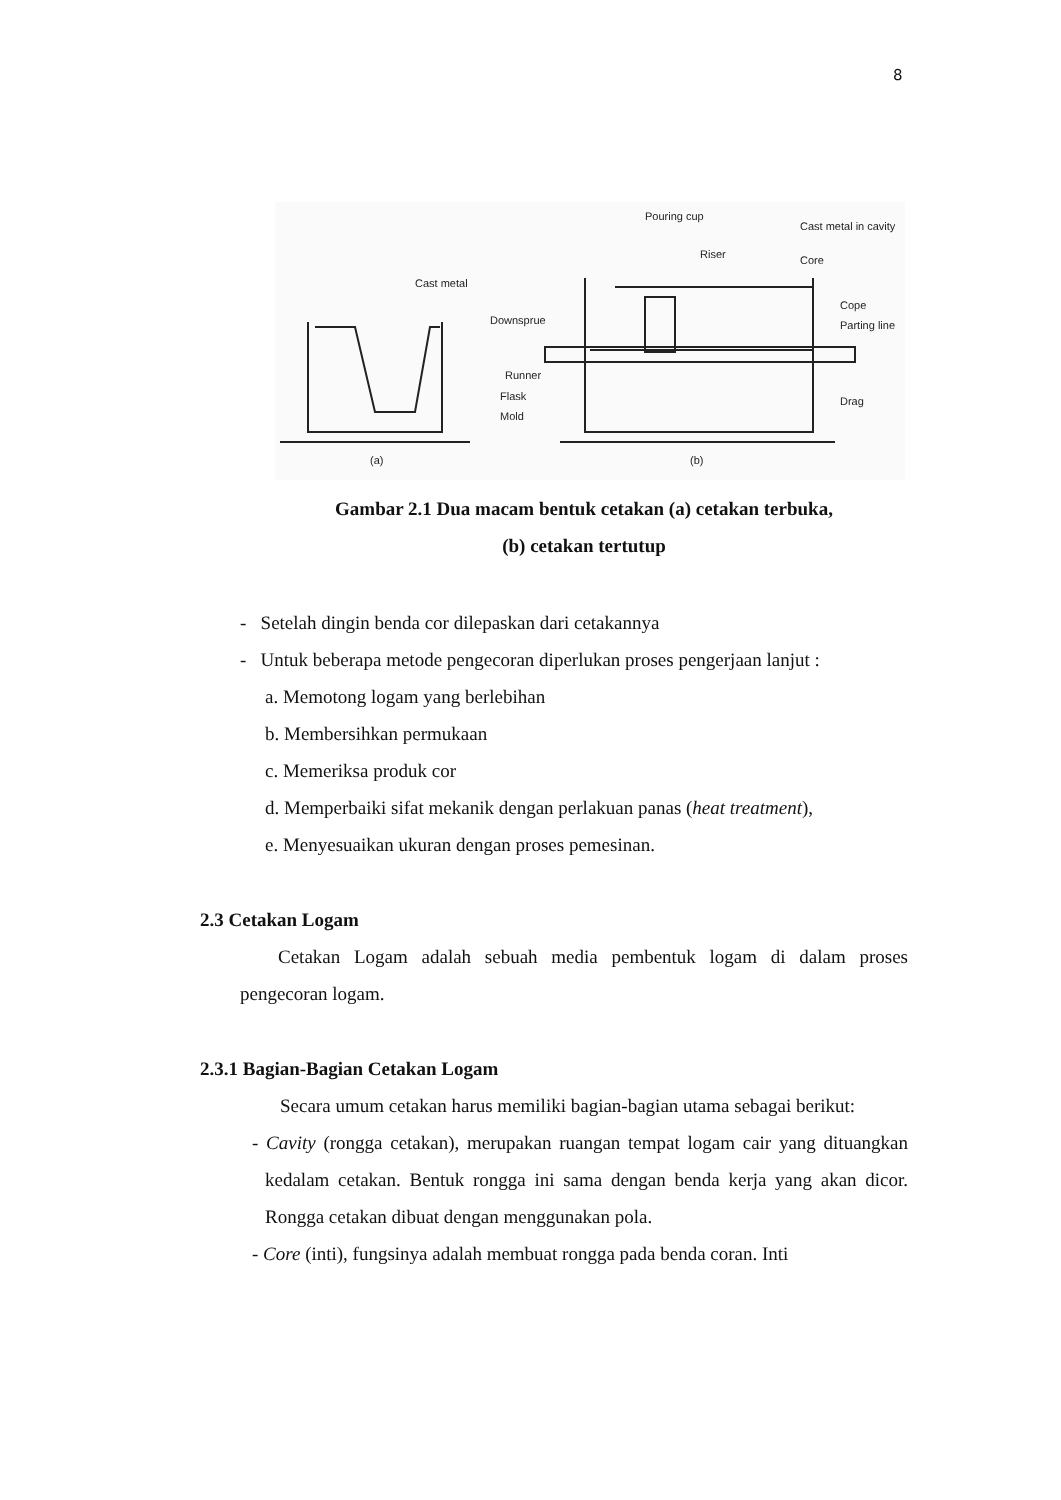8
Cast metal
Downsprue
Runner
Flask
Mold
Pouring cup
Riser
Cast metal in cavity
Core
Cope
Parting line
Drag
(a)
(b)
Gambar 2.1 Dua macam bentuk cetakan (a) cetakan terbuka,
(b) cetakan tertutup
- Setelah dingin benda cor dilepaskan dari cetakannya
- Untuk beberapa metode pengecoran diperlukan proses pengerjaan lanjut :
a. Memotong logam yang berlebihan
b. Membersihkan permukaan
c. Memeriksa produk cor
d. Memperbaiki sifat mekanik dengan perlakuan panas (heat treatment),
e. Menyesuaikan ukuran dengan proses pemesinan.
2.3 Cetakan Logam
Cetakan Logam adalah sebuah media pembentuk logam di dalam proses pengecoran logam.
2.3.1 Bagian-Bagian Cetakan Logam
Secara umum cetakan harus memiliki bagian-bagian utama sebagai berikut:
- Cavity (rongga cetakan), merupakan ruangan tempat logam cair yang dituangkan kedalam cetakan. Bentuk rongga ini sama dengan benda kerja yang akan dicor. Rongga cetakan dibuat dengan menggunakan pola.
- Core (inti), fungsinya adalah membuat rongga pada benda coran. Inti